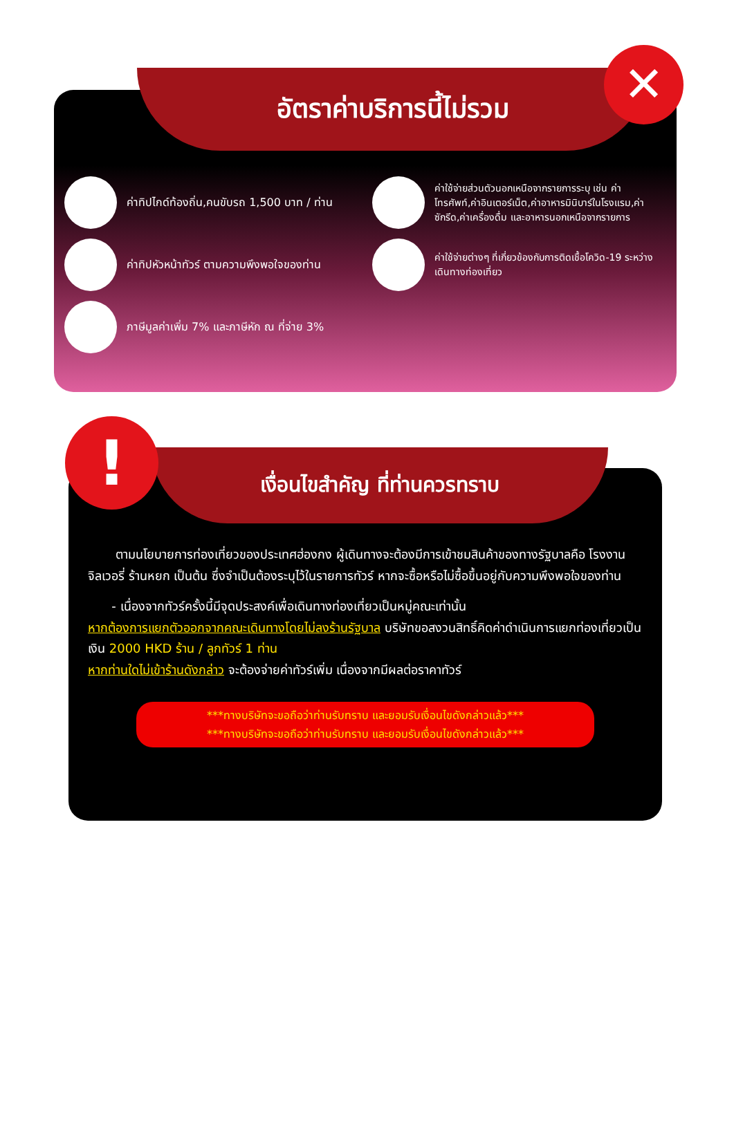อัตราค่าบริการนี้ไม่รวม ✕
ค่าทิปไกด์ท้องถิ่น,คนขับรถ 1,500 บาท / ท่าน
ค่าทิปหัวหน้าทัวร์ ตามความพึงพอใจของท่าน
ภาษีมูลค่าเพิ่ม 7% และภาษีหัก ณ ที่จ่าย 3%
ค่าใช้จ่ายส่วนตัวนอกเหนือจากรายการระบุ เช่น ค่าโทรศัพท์,ค่าอินเตอร์เน็ต,ค่าอาหารมินิบาร์ในโรงแรม,ค่าซักรีด,ค่าเครื่องดื่ม และอาหารนอกเหนือจากรายการ
ค่าใช้จ่ายต่างๆ ที่เกี่ยวข้องกับการติดเชื้อโควิด-19 ระหว่างเดินทางท่องเที่ยว
เงื่อนไขสำคัญ ที่ท่านควรทราบ
!
ตามนโยบายการท่องเที่ยวของประเทศฮ่องกง ผู้เดินทางจะต้องมีการเข้าชมสินค้าของทางรัฐบาลคือ โรงงานจิลเวอรี่ ร้านหยก เป็นต้น ซึ่งจำเป็นต้องระบุไว้ในรายการทัวร์ หากจะซื้อหรือไม่ซื้อขึ้นอยู่กับความพึงพอใจของท่าน
- เนื่องจากทัวร์ครั้งนี้มีจุดประสงค์เพื่อเดินทางท่องเที่ยวเป็นหมู่คณะเท่านั้น
หากต้องการแยกตัวออกจากคณะเดินทางโดยไม่ลงร้านรัฐบาล บริษัทขอสงวนสิทธิ์คิดค่าดำเนินการแยกท่องเที่ยวเป็นเงิน 2000 HKD ร้าน / ลูกทัวร์ 1 ท่าน
หากท่านใดไม่เข้าร้านดังกล่าว จะต้องจ่ายค่าทัวร์เพิ่ม เนื่องจากมีผลต่อราคาทัวร์
***ทางบริษัทจะขอถือว่าท่านรับทราบ และยอมรับเงื่อนไขดังกล่าวแล้ว***
***ทางบริษัทจะขอถือว่าท่านรับทราบ และยอมรับเงื่อนไขดังกล่าวแล้ว***